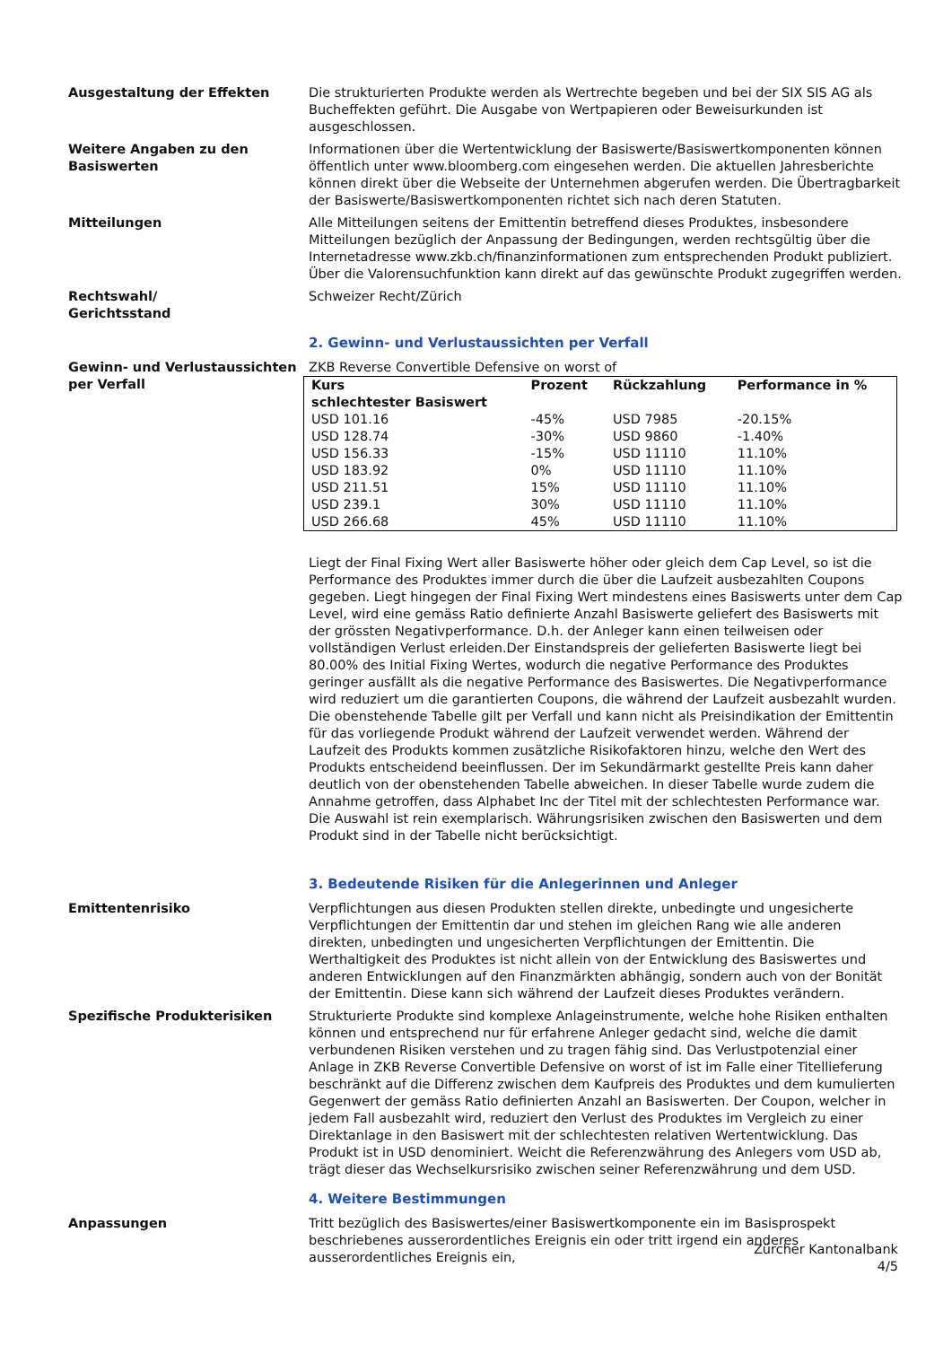Ausgestaltung der Effekten Die strukturierten Produkte werden als Wertrechte begeben und bei der SIX SIS AG als Bucheffekten geführt. Die Ausgabe von Wertpapieren oder Beweisurkunden ist ausgeschlossen.
Weitere Angaben zu den Basiswerten
Informationen über die Wertentwicklung der Basiswerte/Basiswertkomponenten können öffentlich unter www.bloomberg.com eingesehen werden. Die aktuellen Jahresberichte können direkt über die Webseite der Unternehmen abgerufen werden. Die Übertragbarkeit der Basiswerte/Basiswertkomponenten richtet sich nach deren Statuten.
Mitteilungen Alle Mitteilungen seitens der Emittentin betreffend dieses Produktes, insbesondere Mitteilungen bezüglich der Anpassung der Bedingungen, werden rechtsgültig über die Internetadresse www.zkb.ch/finanzinformationen zum entsprechenden Produkt publiziert. Über die Valorensuchfunktion kann direkt auf das gewünschte Produkt zugegriffen werden.
Rechtswahl/
Gerichtsstand
Schweizer Recht/Zürich
2. Gewinn- und Verlustaussichten per Verfall
Gewinn- und Verlustaussichten per Verfall
ZKB Reverse Convertible Defensive on worst of
| Kurs schlechtester Basiswert | Prozent | Rückzahlung | Performance in % |
| --- | --- | --- | --- |
| USD 101.16 | -45% | USD 7985 | -20.15% |
| USD 128.74 | -30% | USD 9860 | -1.40% |
| USD 156.33 | -15% | USD 11110 | 11.10% |
| USD 183.92 | 0% | USD 11110 | 11.10% |
| USD 211.51 | 15% | USD 11110 | 11.10% |
| USD 239.1 | 30% | USD 11110 | 11.10% |
| USD 266.68 | 45% | USD 11110 | 11.10% |
Liegt der Final Fixing Wert aller Basiswerte höher oder gleich dem Cap Level, so ist die Performance des Produktes immer durch die über die Laufzeit ausbezahlten Coupons gegeben. Liegt hingegen der Final Fixing Wert mindestens eines Basiswerts unter dem Cap Level, wird eine gemäss Ratio definierte Anzahl Basiswerte geliefert des Basiswerts mit der grössten Negativperformance. D.h. der Anleger kann einen teilweisen oder vollständigen Verlust erleiden.Der Einstandspreis der gelieferten Basiswerte liegt bei 80.00% des Initial Fixing Wertes, wodurch die negative Performance des Produktes geringer ausfällt als die negative Performance des Basiswertes. Die Negativperformance wird reduziert um die garantierten Coupons, die während der Laufzeit ausbezahlt wurden.
Die obenstehende Tabelle gilt per Verfall und kann nicht als Preisindikation der Emittentin für das vorliegende Produkt während der Laufzeit verwendet werden. Während der Laufzeit des Produkts kommen zusätzliche Risikofaktoren hinzu, welche den Wert des Produkts entscheidend beeinflussen. Der im Sekundärmarkt gestellte Preis kann daher deutlich von der obenstehenden Tabelle abweichen. In dieser Tabelle wurde zudem die Annahme getroffen, dass Alphabet Inc der Titel mit der schlechtesten Performance war. Die Auswahl ist rein exemplarisch. Währungsrisiken zwischen den Basiswerten und dem Produkt sind in der Tabelle nicht berücksichtigt.
3. Bedeutende Risiken für die Anlegerinnen und Anleger
Emittentenrisiko Verpflichtungen aus diesen Produkten stellen direkte, unbedingte und ungesicherte Verpflichtungen der Emittentin dar und stehen im gleichen Rang wie alle anderen direkten, unbedingten und ungesicherten Verpflichtungen der Emittentin. Die Werthaltigkeit des Produktes ist nicht allein von der Entwicklung des Basiswertes und anderen Entwicklungen auf den Finanzmärkten abhängig, sondern auch von der Bonität der Emittentin. Diese kann sich während der Laufzeit dieses Produktes verändern.
Spezifische Produkterisiken Strukturierte Produkte sind komplexe Anlageinstrumente, welche hohe Risiken enthalten können und entsprechend nur für erfahrene Anleger gedacht sind, welche die damit verbundenen Risiken verstehen und zu tragen fähig sind. Das Verlustpotenzial einer Anlage in ZKB Reverse Convertible Defensive on worst of ist im Falle einer Titellieferung beschränkt auf die Differenz zwischen dem Kaufpreis des Produktes und dem kumulierten Gegenwert der gemäss Ratio definierten Anzahl an Basiswerten. Der Coupon, welcher in jedem Fall ausbezahlt wird, reduziert den Verlust des Produktes im Vergleich zu einer Direktanlage in den Basiswert mit der schlechtesten relativen Wertentwicklung. Das Produkt ist in USD denominiert. Weicht die Referenzwährung des Anlegers vom USD ab, trägt dieser das Wechselkursrisiko zwischen seiner Referenzwährung und dem USD.
4. Weitere Bestimmungen
Anpassungen Tritt bezüglich des Basiswertes/einer Basiswertkomponente ein im Basisprospekt beschriebenes ausserordentliches Ereignis ein oder tritt irgend ein anderes ausserordentliches Ereignis ein,
Zürcher Kantonalbank
4/5